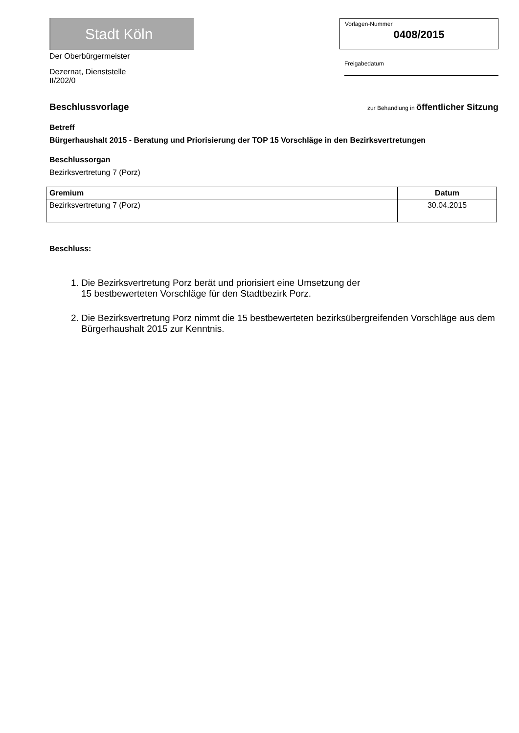Stadt Köln
Der Oberbürgermeister
Dezernat, Dienststelle
II/202/0
Vorlagen-Nummer
0408/2015
Freigabedatum
Beschlussvorlage
zur Behandlung in öffentlicher Sitzung
Betreff
Bürgerhaushalt 2015 - Beratung und Priorisierung der TOP 15 Vorschläge in den Bezirksvertretungen
Beschlussorgan
Bezirksvertretung 7 (Porz)
| Gremium | Datum |
| --- | --- |
| Bezirksvertretung 7 (Porz) | 30.04.2015 |
Beschluss:
1. Die Bezirksvertretung Porz berät und priorisiert eine Umsetzung der
15 bestbewerteten Vorschläge für den Stadtbezirk Porz.
2. Die Bezirksvertretung Porz nimmt die 15 bestbewerteten bezirksübergreifenden Vorschläge aus dem Bürgerhaushalt 2015 zur Kenntnis.